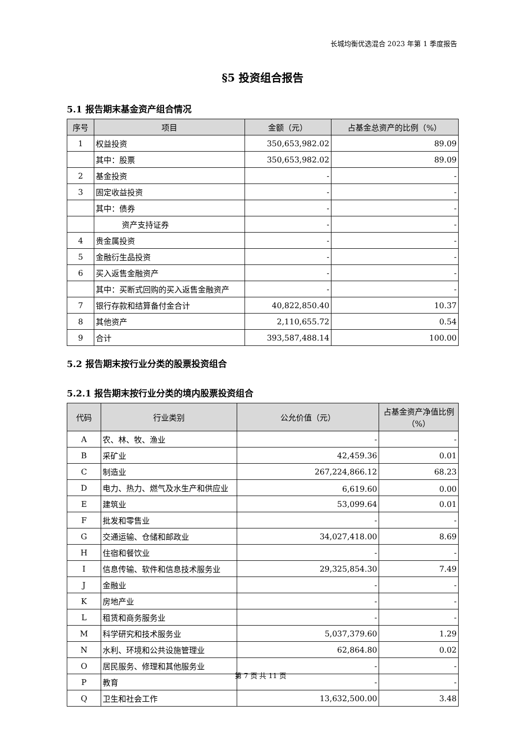长城均衡优选混合 2023 年第 1 季度报告
§5 投资组合报告
5.1 报告期末基金资产组合情况
| 序号 | 项目 | 金额（元） | 占基金总资产的比例（%） |
| --- | --- | --- | --- |
| 1 | 权益投资 | 350,653,982.02 | 89.09 |
| | 其中：股票 | 350,653,982.02 | 89.09 |
| 2 | 基金投资 | - | - |
| 3 | 固定收益投资 | - | - |
| | 其中：债券 | - | - |
| | 资产支持证券 | - | - |
| 4 | 贵金属投资 | - | - |
| 5 | 金融衍生品投资 | - | - |
| 6 | 买入返售金融资产 | - | - |
| | 其中：买断式回购的买入返售金融资产 | - | - |
| 7 | 银行存款和结算备付金合计 | 40,822,850.40 | 10.37 |
| 8 | 其他资产 | 2,110,655.72 | 0.54 |
| 9 | 合计 | 393,587,488.14 | 100.00 |
5.2 报告期末按行业分类的股票投资组合
5.2.1 报告期末按行业分类的境内股票投资组合
| 代码 | 行业类别 | 公允价值（元） | 占基金资产净值比例（%） |
| --- | --- | --- | --- |
| A | 农、林、牧、渔业 | - | - |
| B | 采矿业 | 42,459.36 | 0.01 |
| C | 制造业 | 267,224,866.12 | 68.23 |
| D | 电力、热力、燃气及水生产和供应业 | 6,619.60 | 0.00 |
| E | 建筑业 | 53,099.64 | 0.01 |
| F | 批发和零售业 | - | - |
| G | 交通运输、仓储和邮政业 | 34,027,418.00 | 8.69 |
| H | 住宿和餐饮业 | - | - |
| I | 信息传输、软件和信息技术服务业 | 29,325,854.30 | 7.49 |
| J | 金融业 | - | - |
| K | 房地产业 | - | - |
| L | 租赁和商务服务业 | - | - |
| M | 科学研究和技术服务业 | 5,037,379.60 | 1.29 |
| N | 水利、环境和公共设施管理业 | 62,864.80 | 0.02 |
| O | 居民服务、修理和其他服务业 | - | - |
| P | 教育 | - | - |
| Q | 卫生和社会工作 | 13,632,500.00 | 3.48 |
第 7 页 共 11 页